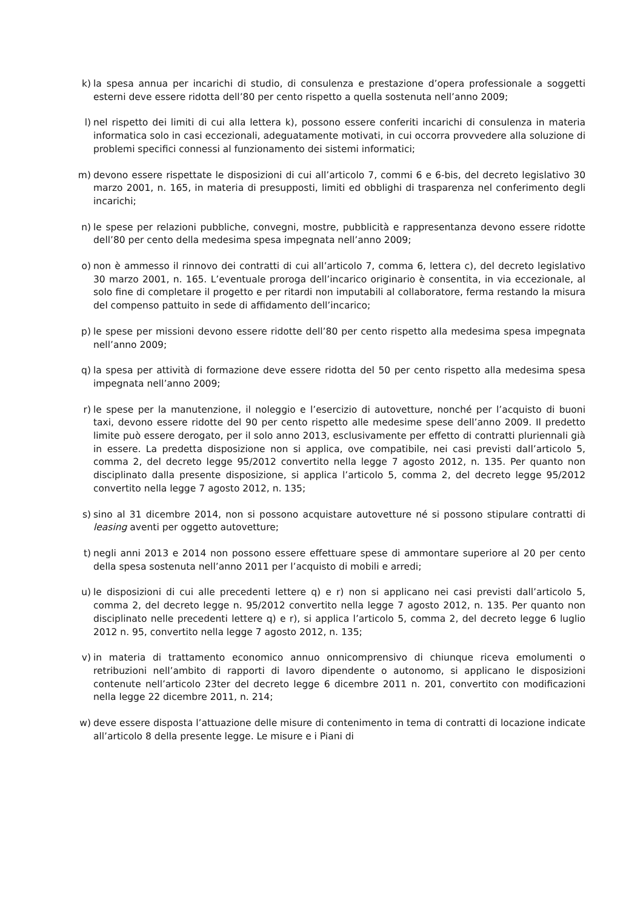k) la spesa annua per incarichi di studio, di consulenza e prestazione d’opera professionale a soggetti esterni deve essere ridotta dell’80 per cento rispetto a quella sostenuta nell’anno 2009;
l) nel rispetto dei limiti di cui alla lettera k), possono essere conferiti incarichi di consulenza in materia informatica solo in casi eccezionali, adeguatamente motivati, in cui occorra provvedere alla soluzione di problemi specifici connessi al funzionamento dei sistemi informatici;
m) devono essere rispettate le disposizioni di cui all’articolo 7, commi 6 e 6-bis, del decreto legislativo 30 marzo 2001, n. 165, in materia di presupposti, limiti ed obblighi di trasparenza nel conferimento degli incarichi;
n) le spese per relazioni pubbliche, convegni, mostre, pubblicità e rappresentanza devono essere ridotte dell’80 per cento della medesima spesa impegnata nell’anno 2009;
o) non è ammesso il rinnovo dei contratti di cui all’articolo 7, comma 6, lettera c), del decreto legislativo 30 marzo 2001, n. 165. L’eventuale proroga dell’incarico originario è consentita, in via eccezionale, al solo fine di completare il progetto e per ritardi non imputabili al collaboratore, ferma restando la misura del compenso pattuito in sede di affidamento dell’incarico;
p) le spese per missioni devono essere ridotte dell’80 per cento rispetto alla medesima spesa impegnata nell’anno 2009;
q) la spesa per attività di formazione deve essere ridotta del 50 per cento rispetto alla medesima spesa impegnata nell’anno 2009;
r) le spese per la manutenzione, il noleggio e l’esercizio di autovetture, nonché per l’acquisto di buoni taxi, devono essere ridotte del 90 per cento rispetto alle medesime spese dell’anno 2009. Il predetto limite può essere derogato, per il solo anno 2013, esclusivamente per effetto di contratti pluriennali già in essere. La predetta disposizione non si applica, ove compatibile, nei casi previsti dall’articolo 5, comma 2, del decreto legge 95/2012 convertito nella legge 7 agosto 2012, n. 135. Per quanto non disciplinato dalla presente disposizione, si applica l’articolo 5, comma 2, del decreto legge 95/2012 convertito nella legge 7 agosto 2012, n. 135;
s) sino al 31 dicembre 2014, non si possono acquistare autovetture né si possono stipulare contratti di leasing aventi per oggetto autovetture;
t) negli anni 2013 e 2014 non possono essere effettuare spese di ammontare superiore al 20 per cento della spesa sostenuta nell’anno 2011 per l’acquisto di mobili e arredi;
u) le disposizioni di cui alle precedenti lettere q) e r) non si applicano nei casi previsti dall’articolo 5, comma 2, del decreto legge n. 95/2012 convertito nella legge 7 agosto 2012, n. 135. Per quanto non disciplinato nelle precedenti lettere q) e r), si applica l’articolo 5, comma 2, del decreto legge 6 luglio 2012 n. 95, convertito nella legge 7 agosto 2012, n. 135;
v) in materia di trattamento economico annuo onnicomprensivo di chiunque riceva emolumenti o retribuzioni nell’ambito di rapporti di lavoro dipendente o autonomo, si applicano le disposizioni contenute nell’articolo 23ter del decreto legge 6 dicembre 2011 n. 201, convertito con modificazioni nella legge 22 dicembre 2011, n. 214;
w) deve essere disposta l’attuazione delle misure di contenimento in tema di contratti di locazione indicate all’articolo 8 della presente legge. Le misure e i Piani di